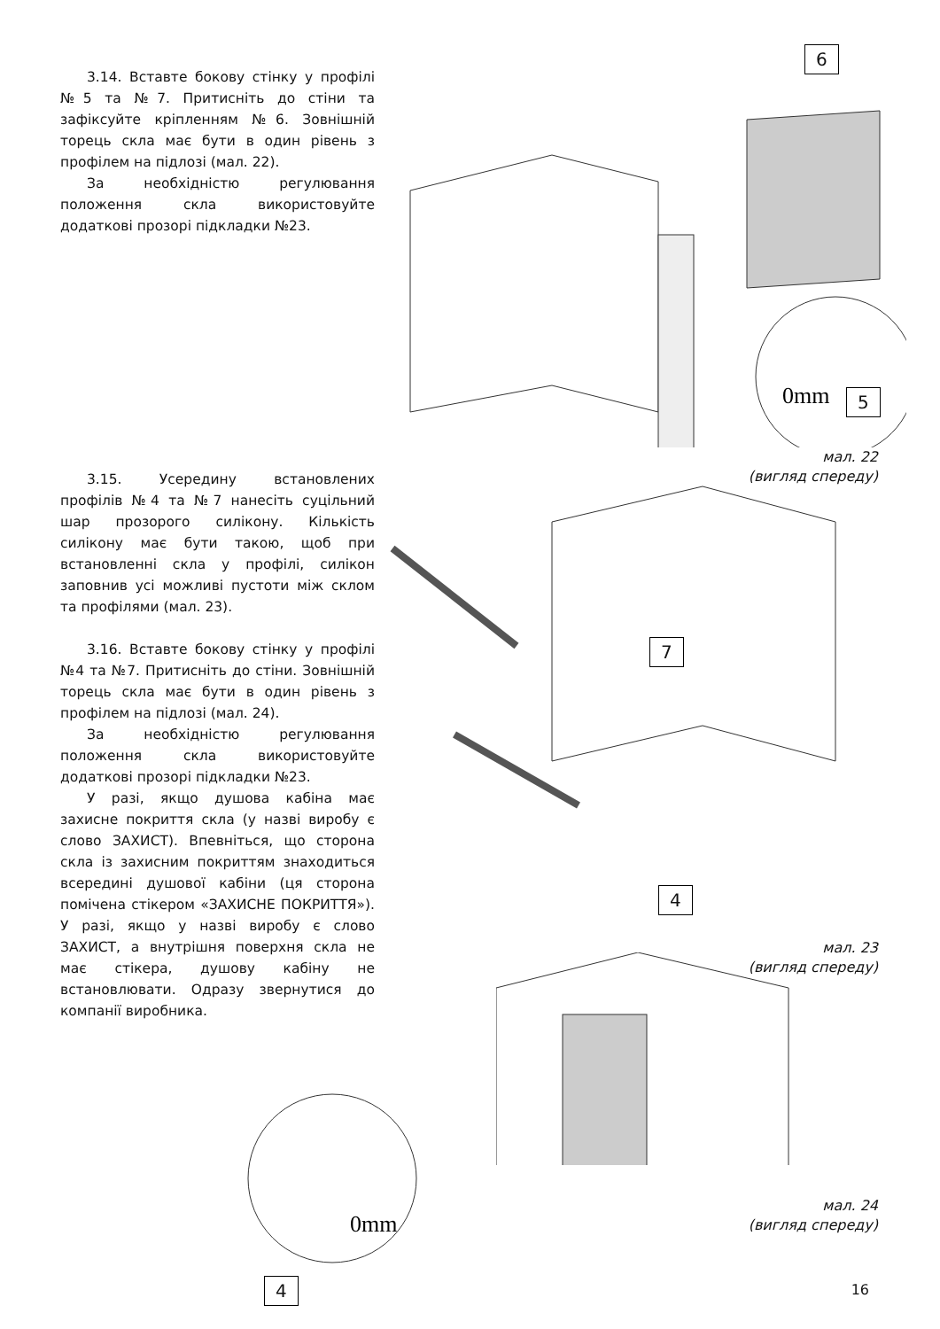3.14. Вставте бокову стінку у профілі №5 та №7. Притисніть до стіни та зафіксуйте кріпленням №6. Зовнішній торець скла має бути в один рівень з профілем на підлозі (мал. 22).
За необхідністю регулювання положення скла використовуйте додаткові прозорі підкладки №23.
0mm
6
5
мал. 22
(вигляд спереду)
3.15. Усередину встановлених профілів №4 та №7 нанесіть суцільний шар прозорого силікону. Кількість силікону має бути такою, щоб при встановленні скла у профілі, силікон заповнив усі можливі пустоти між склом та профілями (мал. 23).
3.16. Вставте бокову стінку у профілі №4 та №7. Притисніть до стіни. Зовнішній торець скла має бути в один рівень з профілем на підлозі (мал. 24).
За необхідністю регулювання положення скла використовуйте додаткові прозорі підкладки №23.
У разі, якщо душова кабіна має захисне покриття скла (у назві виробу є слово ЗАХИСТ). Впевніться, що сторона скла із захисним покриттям знаходиться всередині душової кабіни (ця сторона помічена стікером «ЗАХИСНЕ ПОКРИТТЯ»). У разі, якщо у назві виробу є слово ЗАХИСТ, а внутрішня поверхня скла не має стікера, душову кабіну не встановлювати. Одразу звернутися до компанії виробника.
7
4
мал. 23
(вигляд спереду)
0mm
4
мал. 24
(вигляд спереду)
16